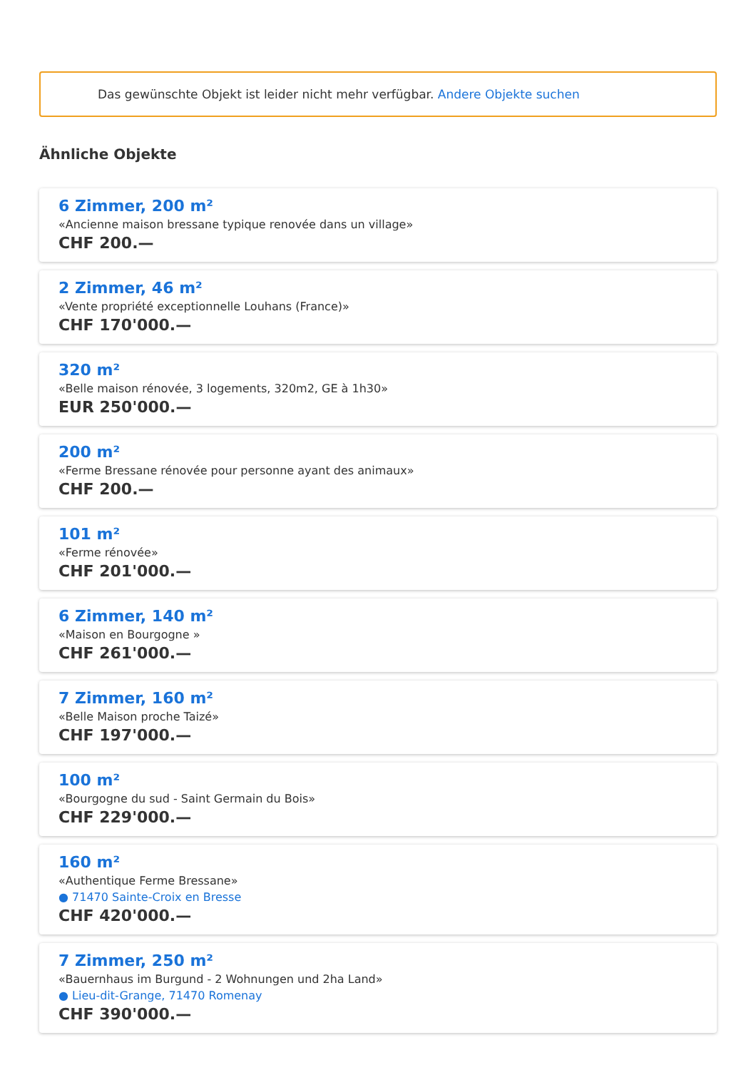Das gewünschte Objekt ist leider nicht mehr verfügbar. Andere Objekte suchen
Ähnliche Objekte
6 Zimmer, 200 m²
«Ancienne maison bressane typique renovée dans un village»
CHF 200.—
2 Zimmer, 46 m²
«Vente propriété exceptionnelle Louhans (France)»
CHF 170'000.—
320 m²
«Belle maison rénovée, 3 logements, 320m2, GE à 1h30»
EUR 250'000.—
200 m²
«Ferme Bressane rénovée pour personne ayant des animaux»
CHF 200.—
101 m²
«Ferme rénovée»
CHF 201'000.—
6 Zimmer, 140 m²
«Maison en Bourgogne »
CHF 261'000.—
7 Zimmer, 160 m²
«Belle Maison proche Taizé»
CHF 197'000.—
100 m²
«Bourgogne du sud - Saint Germain du Bois»
CHF 229'000.—
160 m²
«Authentique Ferme Bressane»
● 71470 Sainte-Croix en Bresse
CHF 420'000.—
7 Zimmer, 250 m²
«Bauernhaus im Burgund - 2 Wohnungen und 2ha Land»
● Lieu-dit-Grange, 71470 Romenay
CHF 390'000.—